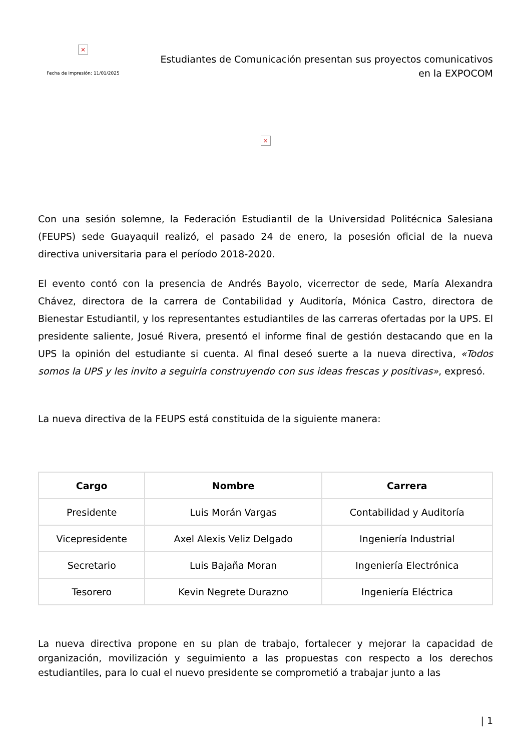×
Fecha de impresión: 11/01/2025
Estudiantes de Comunicación presentan sus proyectos comunicativos
en la EXPOCOM
×
Con una sesión solemne, la Federación Estudiantil de la Universidad Politécnica Salesiana (FEUPS) sede Guayaquil realizó, el pasado 24 de enero, la posesión oficial de la nueva directiva universitaria para el período 2018-2020.
El evento contó con la presencia de Andrés Bayolo, vicerrector de sede, María Alexandra Chávez, directora de la carrera de Contabilidad y Auditoría, Mónica Castro, directora de Bienestar Estudiantil, y los representantes estudiantiles de las carreras ofertadas por la UPS. El presidente saliente, Josué Rivera, presentó el informe final de gestión destacando que en la UPS la opinión del estudiante si cuenta. Al final deseó suerte a la nueva directiva, «Todos somos la UPS y les invito a seguirla construyendo con sus ideas frescas y positivas», expresó.
La nueva directiva de la FEUPS está constituida de la siguiente manera:
| Cargo | Nombre | Carrera |
| --- | --- | --- |
| Presidente | Luis Morán Vargas | Contabilidad y Auditoría |
| Vicepresidente | Axel Alexis Veliz Delgado | Ingeniería Industrial |
| Secretario | Luis Bajaña Moran | Ingeniería Electrónica |
| Tesorero | Kevin Negrete Durazno | Ingeniería Eléctrica |
La nueva directiva propone en su plan de trabajo, fortalecer y mejorar la capacidad de organización, movilización y seguimiento a las propuestas con respecto a los derechos estudiantiles, para lo cual el nuevo presidente se comprometió a trabajar junto a las
| 1